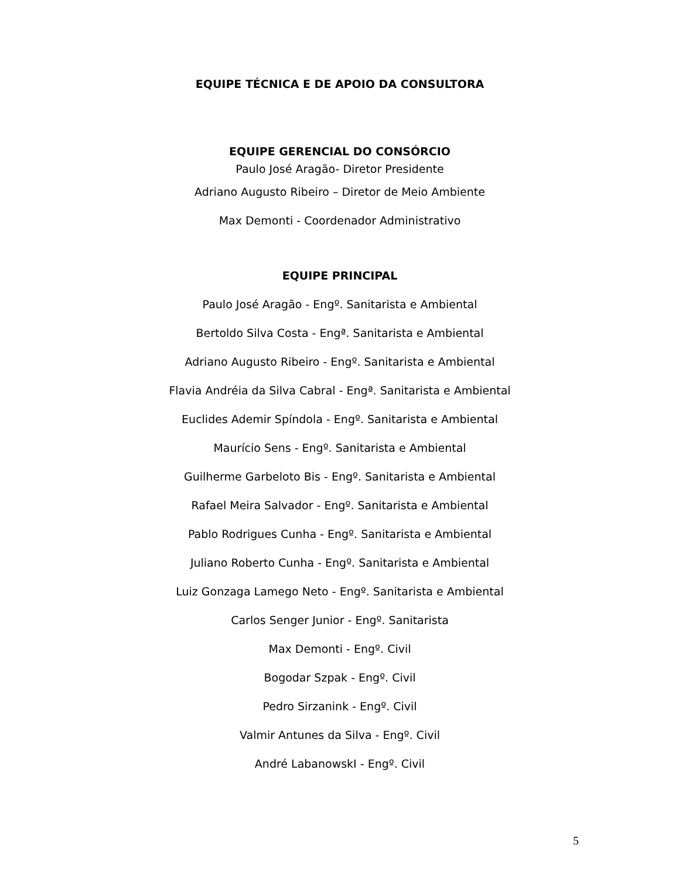EQUIPE TÉCNICA E DE APOIO DA CONSULTORA
EQUIPE GERENCIAL DO CONSÓRCIO
Paulo José Aragão- Diretor Presidente
Adriano Augusto Ribeiro – Diretor de Meio Ambiente
Max Demonti - Coordenador Administrativo
EQUIPE PRINCIPAL
Paulo José Aragão - Engº. Sanitarista e Ambiental
Bertoldo Silva Costa - Engª. Sanitarista e Ambiental
Adriano Augusto Ribeiro - Engº. Sanitarista e Ambiental
Flavia Andréia da Silva Cabral - Engª. Sanitarista e Ambiental
Euclides Ademir Spíndola - Engº. Sanitarista e Ambiental
Maurício Sens - Engº. Sanitarista e Ambiental
Guilherme Garbeloto Bis - Engº. Sanitarista e Ambiental
Rafael Meira Salvador - Engº. Sanitarista e Ambiental
Pablo Rodrigues Cunha - Engº. Sanitarista e Ambiental
Juliano Roberto Cunha - Engº. Sanitarista e Ambiental
Luiz Gonzaga Lamego Neto - Engº. Sanitarista e Ambiental
Carlos Senger Junior - Engº. Sanitarista
Max Demonti - Engº. Civil
Bogodar Szpak - Engº. Civil
Pedro Sirzanink - Engº. Civil
Valmir Antunes da Silva - Engº. Civil
André LabanowskI - Engº. Civil
5